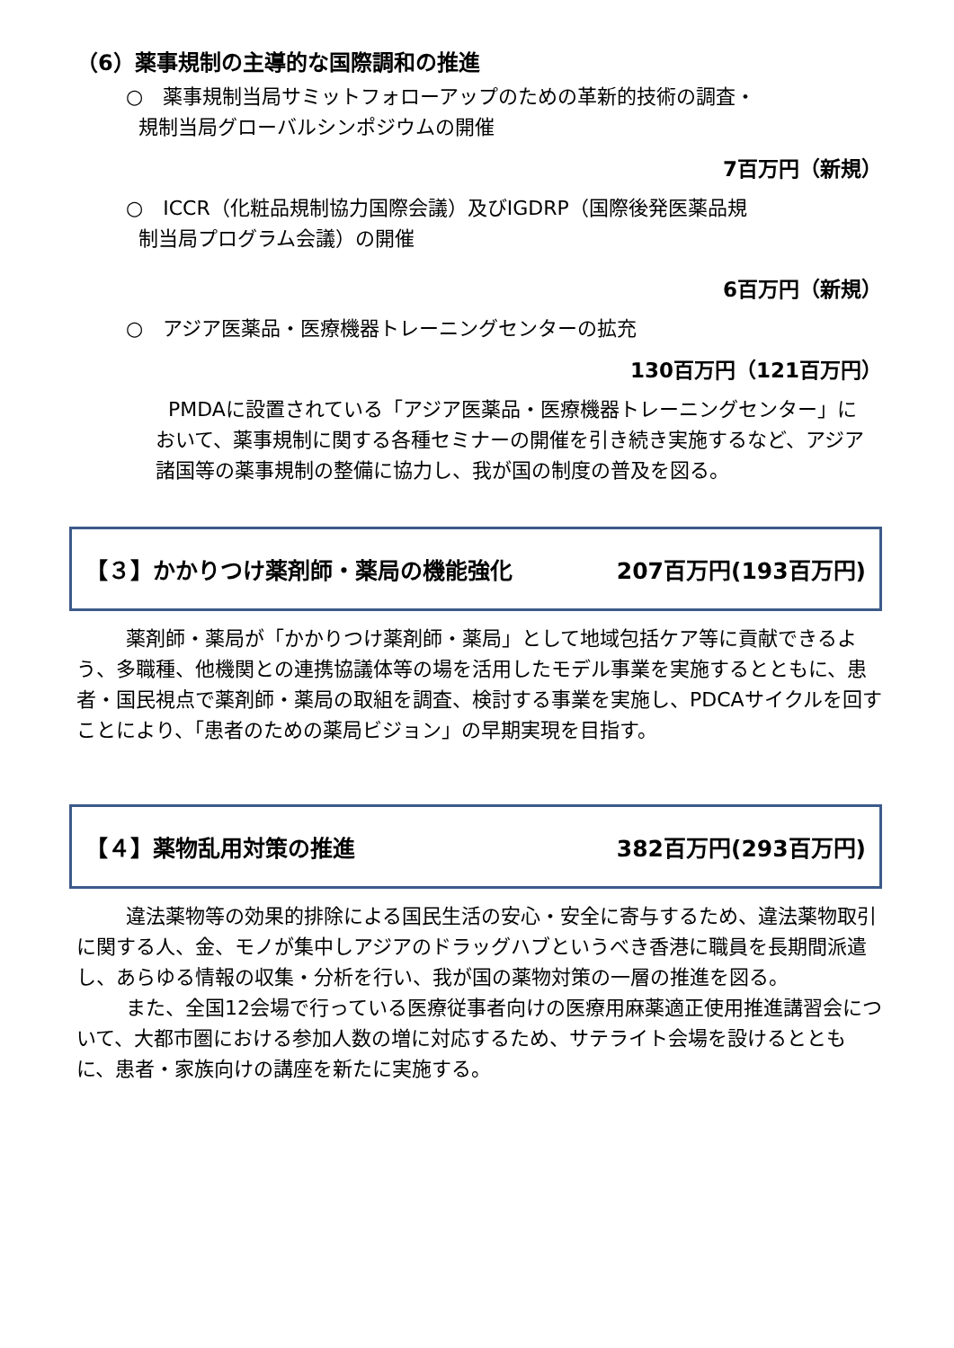（6）薬事規制の主導的な国際調和の推進
○　薬事規制当局サミットフォローアップのための革新的技術の調査・
規制当局グローバルシンポジウムの開催
7百万円（新規）
○　ICCR（化粧品規制協力国際会議）及びIGDRP（国際後発医薬品規
制当局プログラム会議）の開催
6百万円（新規）
○　アジア医薬品・医療機器トレーニングセンターの拡充
130百万円（121百万円）
PMDAに設置されている「アジア医薬品・医療機器トレーニングセンター」において、薬事規制に関する各種セミナーの開催を引き続き実施するなど、アジア諸国等の薬事規制の整備に協力し、我が国の制度の普及を図る。
【３】かかりつけ薬剤師・薬局の機能強化 207百万円(193百万円)
薬剤師・薬局が「かかりつけ薬剤師・薬局」として地域包括ケア等に貢献できるよう、多職種、他機関との連携協議体等の場を活用したモデル事業を実施するとともに、患者・国民視点で薬剤師・薬局の取組を調査、検討する事業を実施し、PDCAサイクルを回すことにより、「患者のための薬局ビジョン」の早期実現を目指す。
【４】薬物乱用対策の推進 382百万円(293百万円)
違法薬物等の効果的排除による国民生活の安心・安全に寄与するため、違法薬物取引に関する人、金、モノが集中しアジアのドラッグハブというべき香港に職員を長期間派遣し、あらゆる情報の収集・分析を行い、我が国の薬物対策の一層の推進を図る。
また、全国12会場で行っている医療従事者向けの医療用麻薬適正使用推進講習会について、大都市圏における参加人数の増に対応するため、サテライト会場を設けるとともに、患者・家族向けの講座を新たに実施する。